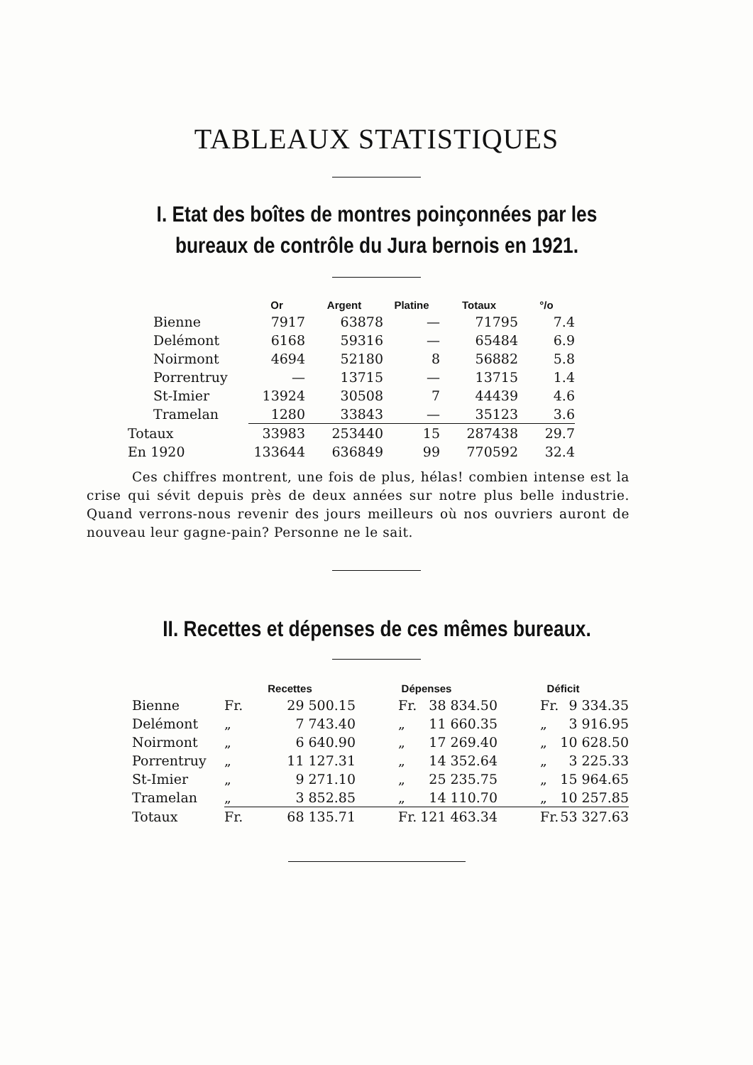TABLEAUX STATISTIQUES
I. Etat des boîtes de montres poinçonnées par les bureaux de contrôle du Jura bernois en 1921.
| | Or | Argent | Platine | Totaux | °/o |
| --- | --- | --- | --- | --- | --- |
| Bienne | 7917 | 63878 | — | 71795 | 7.4 |
| Delémont | 6168 | 59316 | — | 65484 | 6.9 |
| Noirmont | 4694 | 52180 | 8 | 56882 | 5.8 |
| Porrentruy | — | 13715 | — | 13715 | 1.4 |
| St-Imier | 13924 | 30508 | 7 | 44439 | 4.6 |
| Tramelan | 1280 | 33843 | — | 35123 | 3.6 |
| Totaux | 33983 | 253440 | 15 | 287438 | 29.7 |
| En 1920 | 133644 | 636849 | 99 | 770592 | 32.4 |
Ces chiffres montrent, une fois de plus, hélas! combien intense est la crise qui sévit depuis près de deux années sur notre plus belle industrie. Quand verrons-nous revenir des jours meilleurs où nos ouvriers auront de nouveau leur gagne-pain? Personne ne le sait.
II. Recettes et dépenses de ces mêmes bureaux.
| | Recettes | | Dépenses | | Déficit | |
| --- | --- | --- | --- | --- | --- | --- |
| Bienne | Fr. | 29 500.15 | Fr. | 38 834.50 | Fr. | 9 334.35 |
| Delémont | „ | 7 743.40 | „ | 11 660.35 | „ | 3 916.95 |
| Noirmont | „ | 6 640.90 | „ | 17 269.40 | „ | 10 628.50 |
| Porrentruy | „ | 11 127.31 | „ | 14 352.64 | „ | 3 225.33 |
| St-Imier | „ | 9 271.10 | „ | 25 235.75 | „ | 15 964.65 |
| Tramelan | „ | 3 852.85 | „ | 14 110.70 | „ | 10 257.85 |
| Totaux | Fr. | 68 135.71 | Fr. | 121 463.34 | Fr. | 53 327.63 |